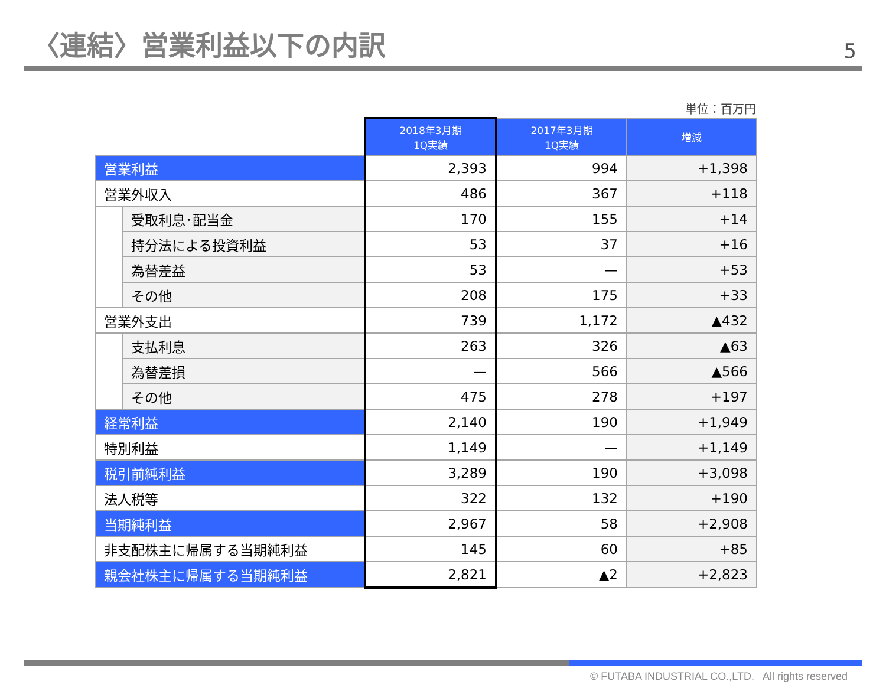〈連結〉営業利益以下の内訳
5
単位：百万円
| | | 2018年3月期 1Q実績 | 2017年3月期 1Q実績 | 増減 |
| --- | --- | --- | --- | --- |
| 営業利益 | | 2,393 | 994 | +1,398 |
| 営業外収入 | | 486 | 367 | +118 |
| | 受取利息･配当金 | 170 | 155 | +14 |
| | 持分法による投資利益 | 53 | 37 | +16 |
| | 為替差益 | 53 | — | +53 |
| | その他 | 208 | 175 | +33 |
| 営業外支出 | | 739 | 1,172 | ▲432 |
| | 支払利息 | 263 | 326 | ▲63 |
| | 為替差損 | — | 566 | ▲566 |
| | その他 | 475 | 278 | +197 |
| 経常利益 | | 2,140 | 190 | +1,949 |
| 特別利益 | | 1,149 | — | +1,149 |
| 税引前純利益 | | 3,289 | 190 | +3,098 |
| 法人税等 | | 322 | 132 | +190 |
| 当期純利益 | | 2,967 | 58 | +2,908 |
| 非支配株主に帰属する当期純利益 | | 145 | 60 | +85 |
| 親会社株主に帰属する当期純利益 | | 2,821 | ▲2 | +2,823 |
© FUTABA INDUSTRIAL CO.,LTD. All rights reserved